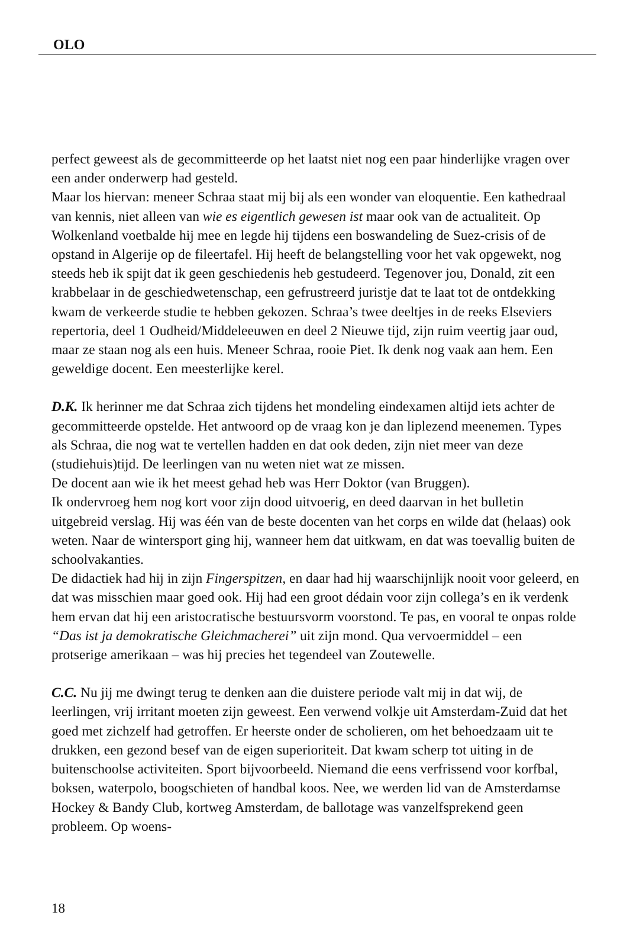OLO
perfect geweest als de gecommitteerde op het laatst niet nog een paar hinderlijke vragen over een ander onderwerp had gesteld.
Maar los hiervan: meneer Schraa staat mij bij als een wonder van eloquentie. Een kathedraal van kennis, niet alleen van wie es eigentlich gewesen ist maar ook van de actualiteit. Op Wolkenland voetbalde hij mee en legde hij tijdens een boswandeling de Suez-crisis of de opstand in Algerije op de fileertafel. Hij heeft de belangstelling voor het vak opgewekt, nog steeds heb ik spijt dat ik geen geschiedenis heb gestudeerd. Tegenover jou, Donald, zit een krabbelaar in de geschiedwetenschap, een gefrustreerd juristje dat te laat tot de ontdekking kwam de verkeerde studie te hebben gekozen. Schraa’s twee deeltjes in de reeks Elseviers repertoria, deel 1 Oudheid/Middeleeuwen en deel 2 Nieuwe tijd, zijn ruim veertig jaar oud, maar ze staan nog als een huis. Meneer Schraa, rooie Piet. Ik denk nog vaak aan hem. Een geweldige docent. Een meesterlijke kerel.
D.K. Ik herinner me dat Schraa zich tijdens het mondeling eindexamen altijd iets achter de gecommitteerde opstelde. Het antwoord op de vraag kon je dan liplezend meenemen. Types als Schraa, die nog wat te vertellen hadden en dat ook deden, zijn niet meer van deze (studiehuis)tijd. De leerlingen van nu weten niet wat ze missen.
De docent aan wie ik het meest gehad heb was Herr Doktor (van Bruggen).
Ik ondervroeg hem nog kort voor zijn dood uitvoerig, en deed daarvan in het bulletin uitgebreid verslag. Hij was één van de beste docenten van het corps en wilde dat (helaas) ook weten. Naar de wintersport ging hij, wanneer hem dat uitkwam, en dat was toevallig buiten de schoolvakanties.
De didactiek had hij in zijn Fingerspitzen, en daar had hij waarschijnlijk nooit voor geleerd, en dat was misschien maar goed ook. Hij had een groot dédain voor zijn collega’s en ik verdenk hem ervan dat hij een aristocratische bestuursvorm voorstond. Te pas, en vooral te onpas rolde “Das ist ja demokratische Gleichmacherei” uit zijn mond. Qua vervoermiddel – een protserige amerikaan – was hij precies het tegendeel van Zoutewelle.
C.C. Nu jij me dwingt terug te denken aan die duistere periode valt mij in dat wij, de leerlingen, vrij irritant moeten zijn geweest. Een verwend volkje uit Amsterdam-Zuid dat het goed met zichzelf had getroffen. Er heerste onder de scholieren, om het behoedzaam uit te drukken, een gezond besef van de eigen superioriteit. Dat kwam scherp tot uiting in de buitenschoolse activiteiten. Sport bijvoorbeeld. Niemand die eens verfrissend voor korfbal, boksen, waterpolo, boogschieten of handbal koos. Nee, we werden lid van de Amsterdamse Hockey & Bandy Club, kortweg Amsterdam, de ballotage was vanzelfsprekend geen probleem. Op woens-
18